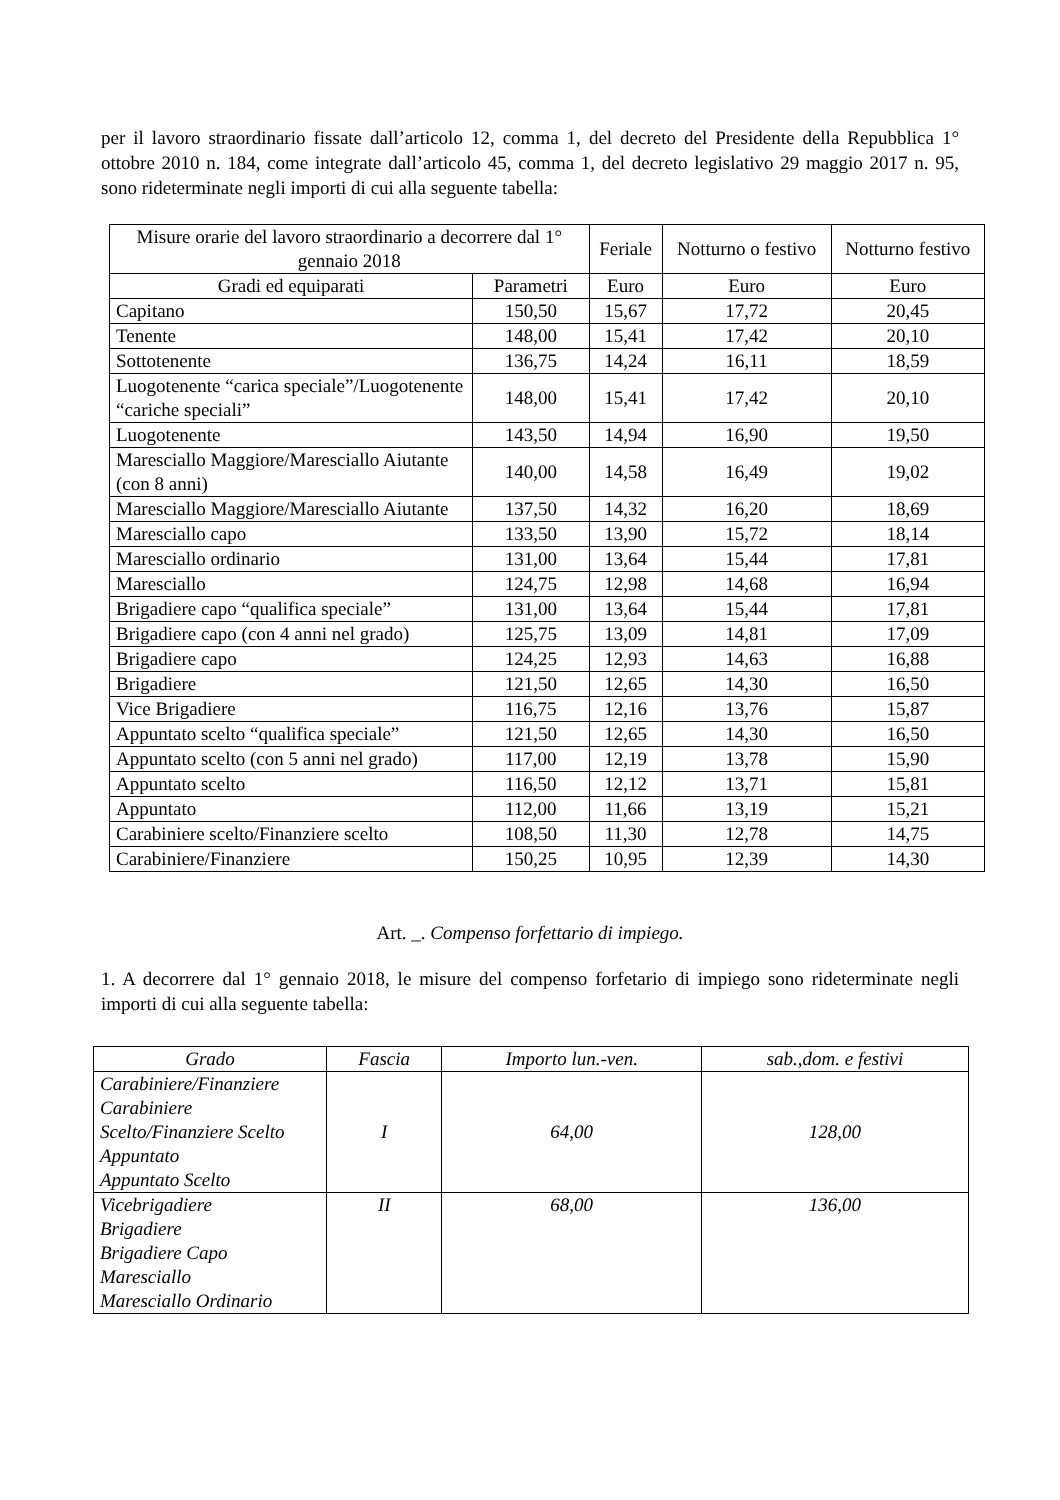per il lavoro straordinario fissate dall’articolo 12, comma 1, del decreto del Presidente della Repubblica 1° ottobre 2010 n. 184, come integrate dall’articolo 45, comma 1, del decreto legislativo 29 maggio 2017 n. 95, sono rideterminate negli importi di cui alla seguente tabella:
| Misure orarie del lavoro straordinario a decorrere dal 1° gennaio 2018 | | Feriale | Notturno o festivo | Notturno festivo |
| --- | --- | --- | --- | --- |
| Gradi ed equiparati | Parametri | Euro | Euro | Euro |
| Capitano | 150,50 | 15,67 | 17,72 | 20,45 |
| Tenente | 148,00 | 15,41 | 17,42 | 20,10 |
| Sottotenente | 136,75 | 14,24 | 16,11 | 18,59 |
| Luogotenente “carica speciale”/Luogotenente “cariche speciali” | 148,00 | 15,41 | 17,42 | 20,10 |
| Luogotenente | 143,50 | 14,94 | 16,90 | 19,50 |
| Maresciallo Maggiore/Maresciallo Aiutante (con 8 anni) | 140,00 | 14,58 | 16,49 | 19,02 |
| Maresciallo Maggiore/Maresciallo Aiutante | 137,50 | 14,32 | 16,20 | 18,69 |
| Maresciallo capo | 133,50 | 13,90 | 15,72 | 18,14 |
| Maresciallo ordinario | 131,00 | 13,64 | 15,44 | 17,81 |
| Maresciallo | 124,75 | 12,98 | 14,68 | 16,94 |
| Brigadiere capo “qualifica speciale” | 131,00 | 13,64 | 15,44 | 17,81 |
| Brigadiere capo (con 4 anni nel grado) | 125,75 | 13,09 | 14,81 | 17,09 |
| Brigadiere capo | 124,25 | 12,93 | 14,63 | 16,88 |
| Brigadiere | 121,50 | 12,65 | 14,30 | 16,50 |
| Vice Brigadiere | 116,75 | 12,16 | 13,76 | 15,87 |
| Appuntato scelto “qualifica speciale” | 121,50 | 12,65 | 14,30 | 16,50 |
| Appuntato scelto (con 5 anni nel grado) | 117,00 | 12,19 | 13,78 | 15,90 |
| Appuntato scelto | 116,50 | 12,12 | 13,71 | 15,81 |
| Appuntato | 112,00 | 11,66 | 13,19 | 15,21 |
| Carabiniere scelto/Finanziere scelto | 108,50 | 11,30 | 12,78 | 14,75 |
| Carabiniere/Finanziere | 150,25 | 10,95 | 12,39 | 14,30 |
Art. _. Compenso forfettario di impiego.
1. A decorrere dal 1° gennaio 2018, le misure del compenso forfetario di impiego sono rideterminate negli importi di cui alla seguente tabella:
| Grado | Fascia | Importo lun.-ven. | sab.,dom. e festivi |
| --- | --- | --- | --- |
| Carabiniere/Finanziere Carabiniere Scelto/Finanziere Scelto Appuntato Appuntato Scelto | I | 64,00 | 128,00 |
| Vicebrigadiere Brigadiere Brigadiere Capo Maresciallo Maresciallo Ordinario | II | 68,00 | 136,00 |